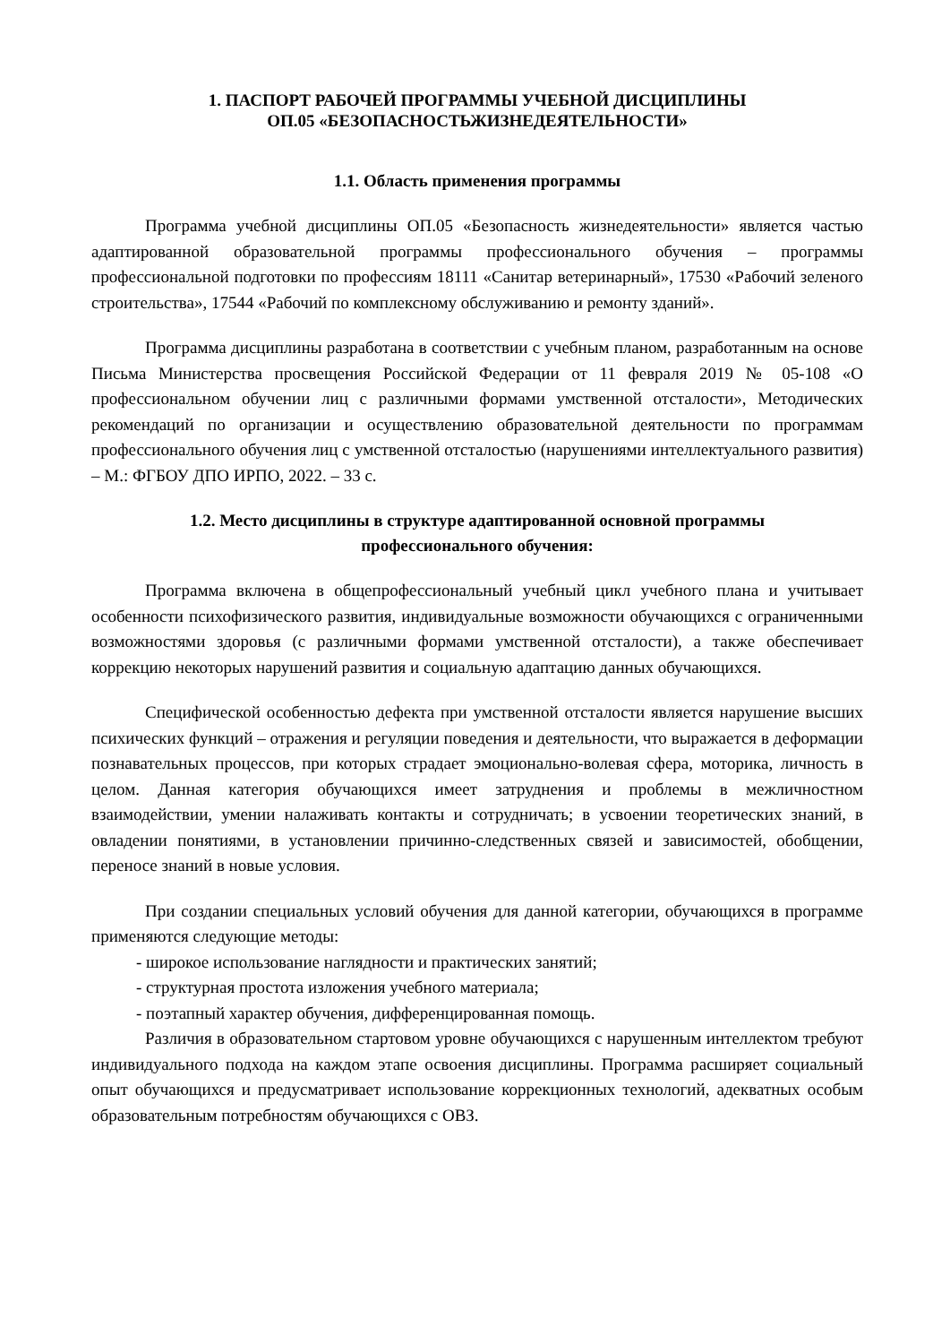1. ПАСПОРТ РАБОЧЕЙ ПРОГРАММЫ УЧЕБНОЙ ДИСЦИПЛИНЫ
ОП.05 «БЕЗОПАСНОСТЬЖИЗНЕДЕЯТЕЛЬНОСТИ»
1.1. Область применения программы
Программа учебной дисциплины ОП.05 «Безопасность жизнедеятельности» является частью адаптированной образовательной программы профессионального обучения – программы профессиональной подготовки по профессиям 18111 «Санитар ветеринарный», 17530 «Рабочий зеленого строительства», 17544 «Рабочий по комплексному обслуживанию и ремонту зданий».
Программа дисциплины разработана в соответствии с учебным планом, разработанным на основе Письма Министерства просвещения Российской Федерации от 11 февраля 2019 № 05-108 «О профессиональном обучении лиц с различными формами умственной отсталости», Методических рекомендаций по организации и осуществлению образовательной деятельности по программам профессионального обучения лиц с умственной отсталостью (нарушениями интеллектуального развития) – М.: ФГБОУ ДПО ИРПО, 2022. – 33 с.
1.2. Место дисциплины в структуре адаптированной основной программы
профессионального обучения:
Программа включена в общепрофессиональный учебный цикл учебного плана и учитывает особенности психофизического развития, индивидуальные возможности обучающихся с ограниченными возможностями здоровья (с различными формами умственной отсталости), а также обеспечивает коррекцию некоторых нарушений развития и социальную адаптацию данных обучающихся.
Специфической особенностью дефекта при умственной отсталости является нарушение высших психических функций – отражения и регуляции поведения и деятельности, что выражается в деформации познавательных процессов, при которых страдает эмоционально-волевая сфера, моторика, личность в целом. Данная категория обучающихся имеет затруднения и проблемы в межличностном взаимодействии, умении налаживать контакты и сотрудничать; в усвоении теоретических знаний, в овладении понятиями, в установлении причинно-следственных связей и зависимостей, обобщении, переносе знаний в новые условия.
При создании специальных условий обучения для данной категории, обучающихся в программе применяются следующие методы:
- широкое использование наглядности и практических занятий;
- структурная простота изложения учебного материала;
- поэтапный характер обучения, дифференцированная помощь.
Различия в образовательном стартовом уровне обучающихся с нарушенным интеллектом требуют индивидуального подхода на каждом этапе освоения дисциплины. Программа расширяет социальный опыт обучающихся и предусматривает использование коррекционных технологий, адекватных особым образовательным потребностям обучающихся с ОВЗ.